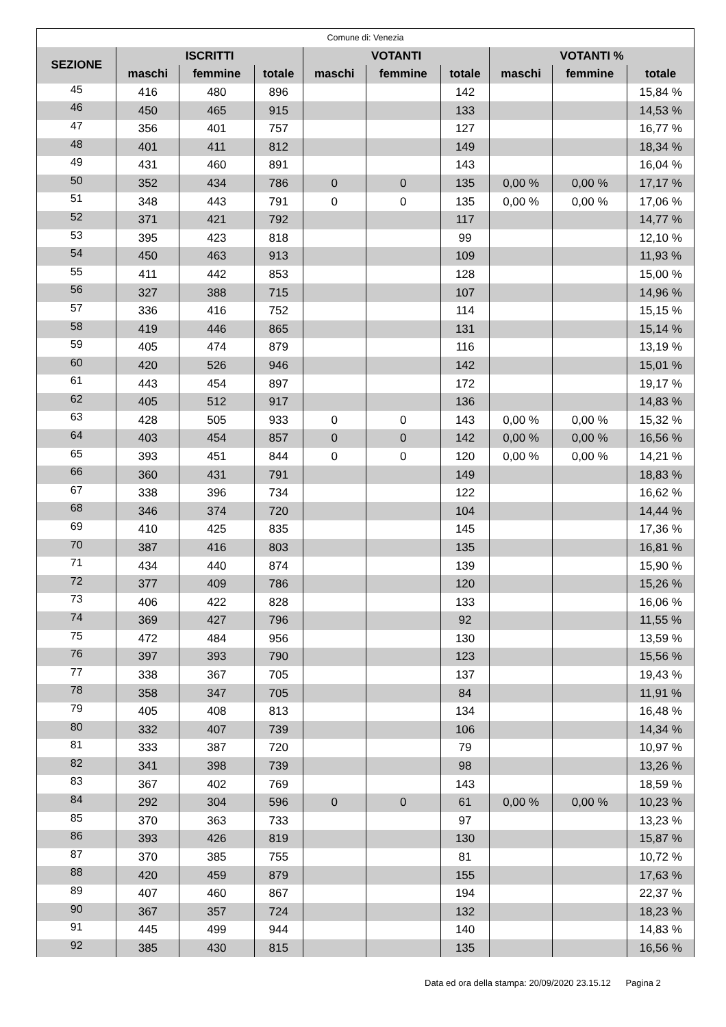| Comune di: Venezia | | | | | | | | | |
| --- | --- | --- | --- | --- | --- | --- | --- | --- | --- |
| SEZIONE | ISCRITTI | | | VOTANTI | | | VOTANTI % | | |
| | maschi | femmine | totale | maschi | femmine | totale | maschi | femmine | totale |
| 45 | 416 | 480 | 896 | | | 142 | | | 15,84 % |
| 46 | 450 | 465 | 915 | | | 133 | | | 14,53 % |
| 47 | 356 | 401 | 757 | | | 127 | | | 16,77 % |
| 48 | 401 | 411 | 812 | | | 149 | | | 18,34 % |
| 49 | 431 | 460 | 891 | | | 143 | | | 16,04 % |
| 50 | 352 | 434 | 786 | 0 | 0 | 135 | 0,00 % | 0,00 % | 17,17 % |
| 51 | 348 | 443 | 791 | 0 | 0 | 135 | 0,00 % | 0,00 % | 17,06 % |
| 52 | 371 | 421 | 792 | | | 117 | | | 14,77 % |
| 53 | 395 | 423 | 818 | | | 99 | | | 12,10 % |
| 54 | 450 | 463 | 913 | | | 109 | | | 11,93 % |
| 55 | 411 | 442 | 853 | | | 128 | | | 15,00 % |
| 56 | 327 | 388 | 715 | | | 107 | | | 14,96 % |
| 57 | 336 | 416 | 752 | | | 114 | | | 15,15 % |
| 58 | 419 | 446 | 865 | | | 131 | | | 15,14 % |
| 59 | 405 | 474 | 879 | | | 116 | | | 13,19 % |
| 60 | 420 | 526 | 946 | | | 142 | | | 15,01 % |
| 61 | 443 | 454 | 897 | | | 172 | | | 19,17 % |
| 62 | 405 | 512 | 917 | | | 136 | | | 14,83 % |
| 63 | 428 | 505 | 933 | 0 | 0 | 143 | 0,00 % | 0,00 % | 15,32 % |
| 64 | 403 | 454 | 857 | 0 | 0 | 142 | 0,00 % | 0,00 % | 16,56 % |
| 65 | 393 | 451 | 844 | 0 | 0 | 120 | 0,00 % | 0,00 % | 14,21 % |
| 66 | 360 | 431 | 791 | | | 149 | | | 18,83 % |
| 67 | 338 | 396 | 734 | | | 122 | | | 16,62 % |
| 68 | 346 | 374 | 720 | | | 104 | | | 14,44 % |
| 69 | 410 | 425 | 835 | | | 145 | | | 17,36 % |
| 70 | 387 | 416 | 803 | | | 135 | | | 16,81 % |
| 71 | 434 | 440 | 874 | | | 139 | | | 15,90 % |
| 72 | 377 | 409 | 786 | | | 120 | | | 15,26 % |
| 73 | 406 | 422 | 828 | | | 133 | | | 16,06 % |
| 74 | 369 | 427 | 796 | | | 92 | | | 11,55 % |
| 75 | 472 | 484 | 956 | | | 130 | | | 13,59 % |
| 76 | 397 | 393 | 790 | | | 123 | | | 15,56 % |
| 77 | 338 | 367 | 705 | | | 137 | | | 19,43 % |
| 78 | 358 | 347 | 705 | | | 84 | | | 11,91 % |
| 79 | 405 | 408 | 813 | | | 134 | | | 16,48 % |
| 80 | 332 | 407 | 739 | | | 106 | | | 14,34 % |
| 81 | 333 | 387 | 720 | | | 79 | | | 10,97 % |
| 82 | 341 | 398 | 739 | | | 98 | | | 13,26 % |
| 83 | 367 | 402 | 769 | | | 143 | | | 18,59 % |
| 84 | 292 | 304 | 596 | 0 | 0 | 61 | 0,00 % | 0,00 % | 10,23 % |
| 85 | 370 | 363 | 733 | | | 97 | | | 13,23 % |
| 86 | 393 | 426 | 819 | | | 130 | | | 15,87 % |
| 87 | 370 | 385 | 755 | | | 81 | | | 10,72 % |
| 88 | 420 | 459 | 879 | | | 155 | | | 17,63 % |
| 89 | 407 | 460 | 867 | | | 194 | | | 22,37 % |
| 90 | 367 | 357 | 724 | | | 132 | | | 18,23 % |
| 91 | 445 | 499 | 944 | | | 140 | | | 14,83 % |
| 92 | 385 | 430 | 815 | | | 135 | | | 16,56 % |
Data ed ora della stampa: 20/09/2020 23.15.12 Pagina 2